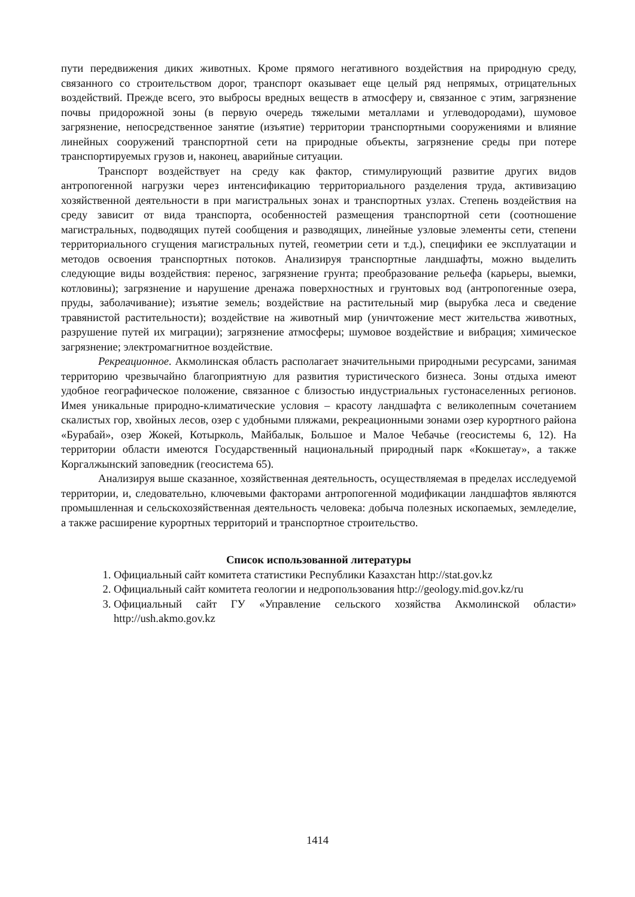пути передвижения диких животных. Кроме прямого негативного воздействия на природную среду, связанного со строительством дорог, транспорт оказывает еще целый ряд непрямых, отрицательных воздействий. Прежде всего, это выбросы вредных веществ в атмосферу и, связанное с этим, загрязнение почвы придорожной зоны (в первую очередь тяжелыми металлами и углеводородами), шумовое загрязнение, непосредственное занятие (изъятие) территории транспортными сооружениями и влияние линейных сооружений транспортной сети на природные объекты, загрязнение среды при потере транспортируемых грузов и, наконец, аварийные ситуации.
Транспорт воздействует на среду как фактор, стимулирующий развитие других видов антропогенной нагрузки через интенсификацию территориального разделения труда, активизацию хозяйственной деятельности в при магистральных зонах и транспортных узлах. Степень воздействия на среду зависит от вида транспорта, особенностей размещения транспортной сети (соотношение магистральных, подводящих путей сообщения и разводящих, линейные узловые элементы сети, степени территориального сгущения магистральных путей, геометрии сети и т.д.), специфики ее эксплуатации и методов освоения транспортных потоков. Анализируя транспортные ландшафты, можно выделить следующие виды воздействия: перенос, загрязнение грунта; преобразование рельефа (карьеры, выемки, котловины); загрязнение и нарушение дренажа поверхностных и грунтовых вод (антропогенные озера, пруды, заболачивание); изъятие земель; воздействие на растительный мир (вырубка леса и сведение травянистой растительности); воздействие на животный мир (уничтожение мест жительства животных, разрушение путей их миграции); загрязнение атмосферы; шумовое воздействие и вибрация; химическое загрязнение; электромагнитное воздействие.
Рекреационное. Акмолинская область располагает значительными природными ресурсами, занимая территорию чрезвычайно благоприятную для развития туристического бизнеса. Зоны отдыха имеют удобное географическое положение, связанное с близостью индустриальных густонаселенных регионов. Имея уникальные природно-климатические условия – красоту ландшафта с великолепным сочетанием скалистых гор, хвойных лесов, озер с удобными пляжами, рекреационными зонами озер курортного района «Бурабай», озер Жокей, Котырколь, Майбалык, Большое и Малое Чебачье (геосистемы 6, 12). На территории области имеются Государственный национальный природный парк «Кокшетау», а также Коргалжынский заповедник (геосистема 65).
Анализируя выше сказанное, хозяйственная деятельность, осуществляемая в пределах исследуемой территории, и, следовательно, ключевыми факторами антропогенной модификации ландшафтов являются промышленная и сельскохозяйственная деятельность человека: добыча полезных ископаемых, земледелие, а также расширение курортных территорий и транспортное строительство.
Список использованной литературы
1. Официальный сайт комитета статистики Республики Казахстан http://stat.gov.kz
2. Официальный сайт комитета геологии и недропользования http://geology.mid.gov.kz/ru
3. Официальный сайт ГУ «Управление сельского хозяйства Акмолинской области» http://ush.akmo.gov.kz
1414